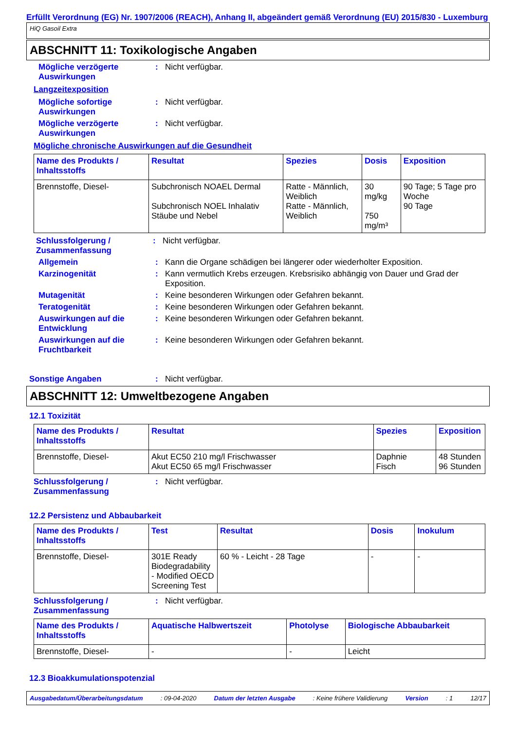Erfüllt Verordnung (EG) Nr. 1907/2006 (REACH), Anhang II, abgeändert gemäß Verordnung (EU) 2015/830 - Luxemburg
HiQ Gasoil Extra
ABSCHNITT 11: Toxikologische Angaben
Mögliche verzögerte Auswirkungen
: Nicht verfügbar.
Langzeitexposition
Mögliche sofortige Auswirkungen
: Nicht verfügbar.
Mögliche verzögerte Auswirkungen
: Nicht verfügbar.
Mögliche chronische Auswirkungen auf die Gesundheit
| Name des Produkts / Inhaltsstoffs | Resultat | Spezies | Dosis | Exposition |
| --- | --- | --- | --- | --- |
| Brennstoffe, Diesel- | Subchronisch NOAEL Dermal Subchronisch NOEL Inhalativ Stäube und Nebel | Ratte - Männlich, Weiblich Ratte - Männlich, Weiblich | 30 mg/kg 750 mg/m³ | 90 Tage; 5 Tage pro Woche 90 Tage |
Schlussfolgerung / Zusammenfassung
: Nicht verfügbar.
Allgemein : Kann die Organe schädigen bei längerer oder wiederholter Exposition.
Karzinogenität : Kann vermutlich Krebs erzeugen. Krebsrisiko abhängig von Dauer und Grad der Exposition.
Mutagenität : Keine besonderen Wirkungen oder Gefahren bekannt.
Teratogenität : Keine besonderen Wirkungen oder Gefahren bekannt.
Auswirkungen auf die Entwicklung
: Keine besonderen Wirkungen oder Gefahren bekannt.
Auswirkungen auf die Fruchtbarkeit
: Keine besonderen Wirkungen oder Gefahren bekannt.
Sonstige Angaben : Nicht verfügbar.
ABSCHNITT 12: Umweltbezogene Angaben
12.1 Toxizität
| Name des Produkts / Inhaltsstoffs | Resultat | Spezies | Exposition |
| --- | --- | --- | --- |
| Brennstoffe, Diesel- | Akut EC50 210 mg/l Frischwasser Akut EC50 65 mg/l Frischwasser | Daphnie Fisch | 48 Stunden 96 Stunden |
Schlussfolgerung / Zusammenfassung
: Nicht verfügbar.
12.2 Persistenz und Abbaubarkeit
| Name des Produkts / Inhaltsstoffs | Test | Resultat | Dosis | Inokulum |
| --- | --- | --- | --- | --- |
| Brennstoffe, Diesel- | 301E Ready Biodegradability - Modified OECD Screening Test | 60 % - Leicht - 28 Tage | - | - |
Schlussfolgerung / Zusammenfassung
: Nicht verfügbar.
| Name des Produkts / Inhaltsstoffs | Aquatische Halbwertszeit | Photolyse | Biologische Abbaubarkeit |
| --- | --- | --- | --- |
| Brennstoffe, Diesel- | - | - | Leicht |
12.3 Bioakkumulationspotenzial
Ausgabedatum/Überarbeitungsdatum : 09-04-2020 Datum der letzten Ausgabe : Keine frühere Validierung Version : 1 12/17